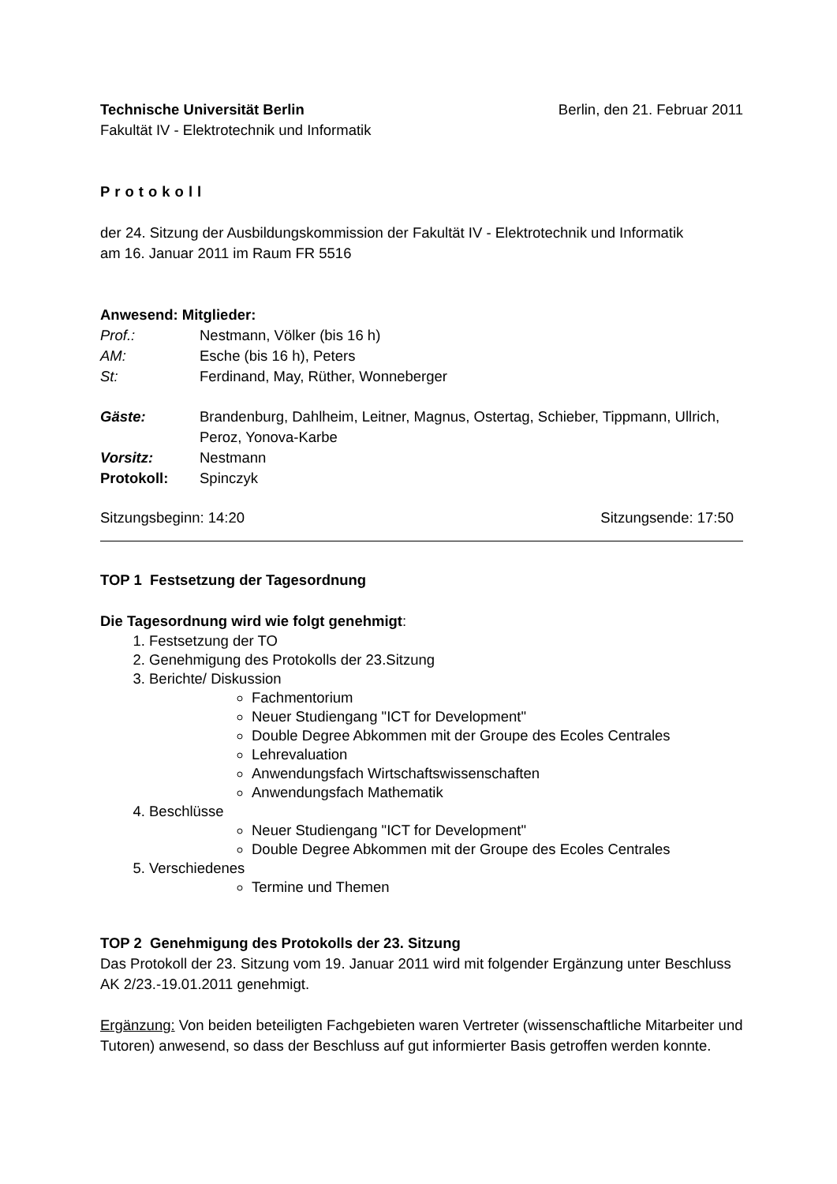Technische Universität Berlin Berlin, den 21. Februar 2011
Fakultät IV - Elektrotechnik und Informatik
Protokoll
der 24. Sitzung der Ausbildungskommission der Fakultät IV - Elektrotechnik und Informatik
am 16. Januar 2011 im Raum FR 5516
Anwesend: Mitglieder:
Prof.: Nestmann, Völker (bis 16 h) AM: Esche (bis 16 h), Peters St: Ferdinand, May, Rüther, Wonneberger
Gäste: Brandenburg, Dahlheim, Leitner, Magnus, Ostertag, Schieber, Tippmann, Ullrich, Peroz, Yonova-Karbe Vorsitz: Nestmann Protokoll: Spinczyk
Sitzungsbeginn: 14:20 Sitzungsende: 17:50
TOP 1 Festsetzung der Tagesordnung
Die Tagesordnung wird wie folgt genehmigt:
1. Festsetzung der TO
2. Genehmigung des Protokolls der 23.Sitzung
3. Berichte/ Diskussion
Fachmentorium
Neuer Studiengang "ICT for Development"
Double Degree Abkommen mit der Groupe des Ecoles Centrales
Lehrevaluation
Anwendungsfach Wirtschaftswissenschaften
Anwendungsfach Mathematik
4. Beschlüsse
Neuer Studiengang "ICT for Development"
Double Degree Abkommen mit der Groupe des Ecoles Centrales
5. Verschiedenes
Termine und Themen
TOP 2 Genehmigung des Protokolls der 23. Sitzung
Das Protokoll der 23. Sitzung vom 19. Januar 2011 wird mit folgender Ergänzung unter Beschluss AK 2/23.-19.01.2011 genehmigt.
Ergänzung: Von beiden beteiligten Fachgebieten waren Vertreter (wissenschaftliche Mitarbeiter und Tutoren) anwesend, so dass der Beschluss auf gut informierter Basis getroffen werden konnte.